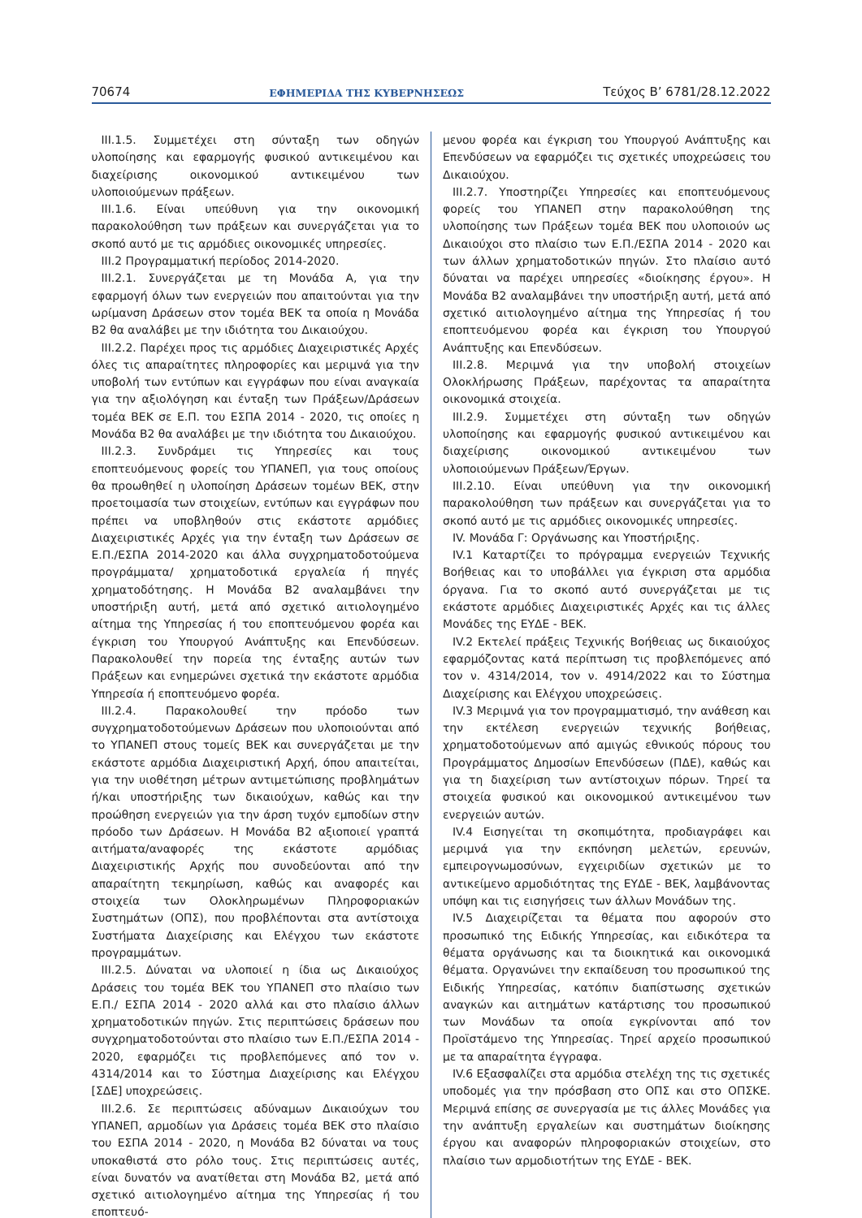70674 ΕΦΗΜΕΡΙΔΑ ΤΗΣ ΚΥΒΕΡΝΗΣΕΩΣ Τεύχος B’ 6781/28.12.2022
ΙΙΙ.1.5. Συμμετέχει στη σύνταξη των οδηγών υλοποίησης και εφαρμογής φυσικού αντικειμένου και διαχείρισης οικονομικού αντικειμένου των υλοποιούμενων πράξεων.
ΙΙΙ.1.6. Είναι υπεύθυνη για την οικονομική παρακολούθηση των πράξεων και συνεργάζεται για το σκοπό αυτό με τις αρμόδιες οικονομικές υπηρεσίες.
ΙΙΙ.2 Προγραμματική περίοδος 2014-2020.
ΙΙΙ.2.1. Συνεργάζεται με τη Μονάδα Α, για την εφαρμογή όλων των ενεργειών που απαιτούνται για την ωρίμανση Δράσεων στον τομέα ΒΕΚ τα οποία η Μονάδα Β2 θα αναλάβει με την ιδιότητα του Δικαιούχου.
ΙΙΙ.2.2. Παρέχει προς τις αρμόδιες Διαχειριστικές Αρχές όλες τις απαραίτητες πληροφορίες και μεριμνά για την υποβολή των εντύπων και εγγράφων που είναι αναγκαία για την αξιολόγηση και ένταξη των Πράξεων/Δράσεων τομέα ΒΕΚ σε Ε.Π. του ΕΣΠΑ 2014 - 2020, τις οποίες η Μονάδα Β2 θα αναλάβει με την ιδιότητα του Δικαιούχου.
ΙΙΙ.2.3. Συνδράμει τις Υπηρεσίες και τους εποπτευόμενους φορείς του ΥΠΑΝΕΠ, για τους οποίους θα προωθηθεί η υλοποίηση Δράσεων τομέων ΒΕΚ, στην προετοιμασία των στοιχείων, εντύπων και εγγράφων που πρέπει να υποβληθούν στις εκάστοτε αρμόδιες Διαχειριστικές Αρχές για την ένταξη των Δράσεων σε Ε.Π./ΕΣΠΑ 2014-2020 και άλλα συγχρηματοδοτούμενα προγράμματα/ χρηματοδοτικά εργαλεία ή πηγές χρηματοδότησης. Η Μονάδα Β2 αναλαμβάνει την υποστήριξη αυτή, μετά από σχετικό αιτιολογημένο αίτημα της Υπηρεσίας ή του εποπτευόμενου φορέα και έγκριση του Υπουργού Ανάπτυξης και Επενδύσεων. Παρακολουθεί την πορεία της ένταξης αυτών των Πράξεων και ενημερώνει σχετικά την εκάστοτε αρμόδια Υπηρεσία ή εποπτευόμενο φορέα.
ΙΙΙ.2.4. Παρακολουθεί την πρόοδο των συγχρηματοδοτούμενων Δράσεων που υλοποιούνται από το ΥΠΑΝΕΠ στους τομείς ΒΕΚ και συνεργάζεται με την εκάστοτε αρμόδια Διαχειριστική Αρχή, όπου απαιτείται, για την υιοθέτηση μέτρων αντιμετώπισης προβλημάτων ή/και υποστήριξης των δικαιούχων, καθώς και την προώθηση ενεργειών για την άρση τυχόν εμποδίων στην πρόοδο των Δράσεων. Η Μονάδα Β2 αξιοποιεί γραπτά αιτήματα/αναφορές της εκάστοτε αρμόδιας Διαχειριστικής Αρχής που συνοδεύονται από την απαραίτητη τεκμηρίωση, καθώς και αναφορές και στοιχεία των Ολοκληρωμένων Πληροφοριακών Συστημάτων (ΟΠΣ), που προβλέπονται στα αντίστοιχα Συστήματα Διαχείρισης και Ελέγχου των εκάστοτε προγραμμάτων.
ΙΙΙ.2.5. Δύναται να υλοποιεί η ίδια ως Δικαιούχος Δράσεις του τομέα ΒΕΚ του ΥΠΑΝΕΠ στο πλαίσιο των Ε.Π./ ΕΣΠΑ 2014 - 2020 αλλά και στο πλαίσιο άλλων χρηματοδοτικών πηγών. Στις περιπτώσεις δράσεων που συγχρηματοδοτούνται στο πλαίσιο των Ε.Π./ΕΣΠΑ 2014 - 2020, εφαρμόζει τις προβλεπόμενες από τον ν. 4314/2014 και το Σύστημα Διαχείρισης και Ελέγχου [ΣΔΕ] υποχρεώσεις.
ΙΙΙ.2.6. Σε περιπτώσεις αδύναμων Δικαιούχων του ΥΠΑΝΕΠ, αρμοδίων για Δράσεις τομέα ΒΕΚ στο πλαίσιο του ΕΣΠΑ 2014 - 2020, η Μονάδα Β2 δύναται να τους υποκαθιστά στο ρόλο τους. Στις περιπτώσεις αυτές, είναι δυνατόν να ανατίθεται στη Μονάδα Β2, μετά από σχετικό αιτιολογημένο αίτημα της Υπηρεσίας ή του εποπτευό-
μενου φορέα και έγκριση του Υπουργού Ανάπτυξης και Επενδύσεων να εφαρμόζει τις σχετικές υποχρεώσεις του Δικαιούχου.
ΙΙΙ.2.7. Υποστηρίζει Υπηρεσίες και εποπτευόμενους φορείς του ΥΠΑΝΕΠ στην παρακολούθηση της υλοποίησης των Πράξεων τομέα ΒΕΚ που υλοποιούν ως Δικαιούχοι στο πλαίσιο των Ε.Π./ΕΣΠΑ 2014 - 2020 και των άλλων χρηματοδοτικών πηγών. Στο πλαίσιο αυτό δύναται να παρέχει υπηρεσίες «διοίκησης έργου». Η Μονάδα Β2 αναλαμβάνει την υποστήριξη αυτή, μετά από σχετικό αιτιολογημένο αίτημα της Υπηρεσίας ή του εποπτευόμενου φορέα και έγκριση του Υπουργού Ανάπτυξης και Επενδύσεων.
ΙΙΙ.2.8. Μεριμνά για την υποβολή στοιχείων Ολοκλήρωσης Πράξεων, παρέχοντας τα απαραίτητα οικονομικά στοιχεία.
ΙΙΙ.2.9. Συμμετέχει στη σύνταξη των οδηγών υλοποίησης και εφαρμογής φυσικού αντικειμένου και διαχείρισης οικονομικού αντικειμένου των υλοποιούμενων Πράξεων/Έργων.
ΙΙΙ.2.10. Είναι υπεύθυνη για την οικονομική παρακολούθηση των πράξεων και συνεργάζεται για το σκοπό αυτό με τις αρμόδιες οικονομικές υπηρεσίες.
IV. Μονάδα Γ: Οργάνωσης και Υποστήριξης.
IV.1 Καταρτίζει το πρόγραμμα ενεργειών Τεχνικής Βοήθειας και το υποβάλλει για έγκριση στα αρμόδια όργανα. Για το σκοπό αυτό συνεργάζεται με τις εκάστοτε αρμόδιες Διαχειριστικές Αρχές και τις άλλες Μονάδες της ΕΥΔΕ - ΒΕΚ.
IV.2 Εκτελεί πράξεις Τεχνικής Βοήθειας ως δικαιούχος εφαρμόζοντας κατά περίπτωση τις προβλεπόμενες από τον ν. 4314/2014, τον ν. 4914/2022 και το Σύστημα Διαχείρισης και Ελέγχου υποχρεώσεις.
IV.3 Μεριμνά για τον προγραμματισμό, την ανάθεση και την εκτέλεση ενεργειών τεχνικής βοήθειας, χρηματοδοτούμενων από αμιγώς εθνικούς πόρους του Προγράμματος Δημοσίων Επενδύσεων (ΠΔΕ), καθώς και για τη διαχείριση των αντίστοιχων πόρων. Τηρεί τα στοιχεία φυσικού και οικονομικού αντικειμένου των ενεργειών αυτών.
IV.4 Εισηγείται τη σκοπιμότητα, προδιαγράφει και μεριμνά για την εκπόνηση μελετών, ερευνών, εμπειρογνωμοσύνων, εγχειριδίων σχετικών με το αντικείμενο αρμοδιότητας της ΕΥΔΕ - ΒΕΚ, λαμβάνοντας υπόψη και τις εισηγήσεις των άλλων Μονάδων της.
IV.5 Διαχειρίζεται τα θέματα που αφορούν στο προσωπικό της Ειδικής Υπηρεσίας, και ειδικότερα τα θέματα οργάνωσης και τα διοικητικά και οικονομικά θέματα. Οργανώνει την εκπαίδευση του προσωπικού της Ειδικής Υπηρεσίας, κατόπιν διαπίστωσης σχετικών αναγκών και αιτημάτων κατάρτισης του προσωπικού των Μονάδων τα οποία εγκρίνονται από τον Προϊστάμενο της Υπηρεσίας. Τηρεί αρχείο προσωπικού με τα απαραίτητα έγγραφα.
IV.6 Εξασφαλίζει στα αρμόδια στελέχη της τις σχετικές υποδομές για την πρόσβαση στο ΟΠΣ και στο ΟΠΣΚΕ. Μεριμνά επίσης σε συνεργασία με τις άλλες Μονάδες για την ανάπτυξη εργαλείων και συστημάτων διοίκησης έργου και αναφορών πληροφοριακών στοιχείων, στο πλαίσιο των αρμοδιοτήτων της ΕΥΔΕ - ΒΕΚ.